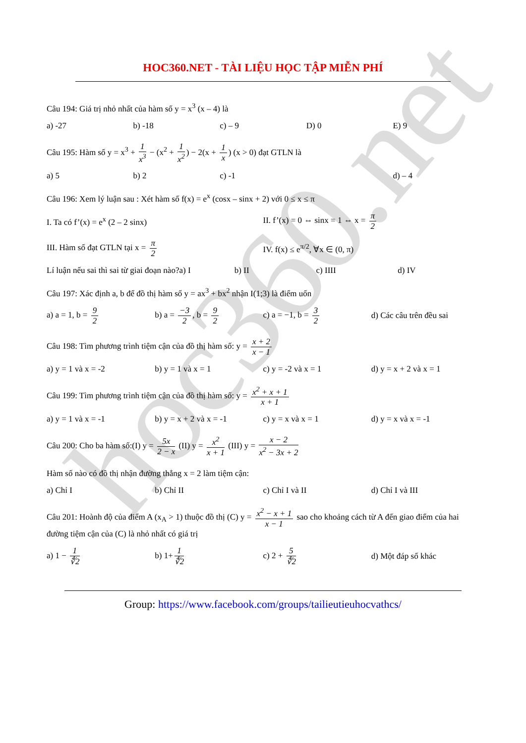hoc360.net
HOC360.NET - TÀI LIỆU HỌC TẬP MIỄN PHÍ
Câu 194: Giá trị nhỏ nhất của hàm số y = x<sup>3</sup> (x – 4) là
a) -27 b) -18 c) – 9 D) 0 E) 9
Câu 195: Hàm số y = x<sup>3</sup> + 1 x<sup>3</sup> − (x<sup>2</sup> + 1 x<sup>2</sup>) − 2(x + 1 x) (x > 0) đạt GTLN là
a) 5 b) 2 c) -1 d) – 4
Câu 196: Xem lý luận sau : Xét hàm số f(x) = e<sup>x</sup> (cosx – sinx + 2) với 0 ≤ x ≤ π
I. Ta có f’(x) = e<sup>x</sup> (2 – 2 sinx) II. f’(x) = 0 ⇔ sinx = 1 ⇔ x = π 2
III. Hàm số đạt GTLN tại x = π 2 IV. f(x) ≤ e<sup>π/2</sup>, ∀x ∈ (0, π)
Lí luận nếu sai thì sai từ giai đoạn nào?a) I b) II c) IIII d) IV
Câu 197: Xác định a, b để đồ thị hàm số y = ax<sup>3</sup> + bx<sup>2</sup> nhận I(1;3) là điểm uốn
a) a = 1, b = 9 2 b) a = −3 2, b = 9 2 c) a = −1, b = 3 2 d) Các câu trên đều sai
Câu 198: Tìm phương trình tiệm cận của đồ thị hàm số: y = x + 2 x − 1
a) y = 1 và x = -2 b) y = 1 và x = 1 c) y = -2 và x = 1 d) y = x + 2 và x = 1
Câu 199: Tìm phương trình tiệm cận của đồ thị hàm số: y = x<sup>2</sup> + x + 1 x + 1
a) y = 1 và x = -1 b) y = x + 2 và x = -1 c) y = x và x = 1 d) y = x và x = -1
Câu 200: Cho ba hàm số:(I) y = 5x 2 − x (II) y = x<sup>2</sup> x + 1 (III) y = x − 2 x<sup>2</sup> − 3x + 2
Hàm số nào có đồ thị nhận đường thẳng x = 2 làm tiệm cận:
a) Chỉ I b) Chỉ II c) Chỉ I và II d) Chỉ I và III
Câu 201: Hoành độ của điểm A (x<sub>A</sub> > 1) thuộc đồ thị (C) y = x<sup>2</sup> − x + 1 x − 1 sao cho khoảng cách từ A đến giao điểm của hai đường tiệm cận của (C) là nhỏ nhất có giá trị
a) 1 − 1 ∜2 b) 1+ 1 ∜2 c) 2 + 5 ∜2 d) Một đáp số khác
Group: https://www.facebook.com/groups/tailieutieuhocvathcs/